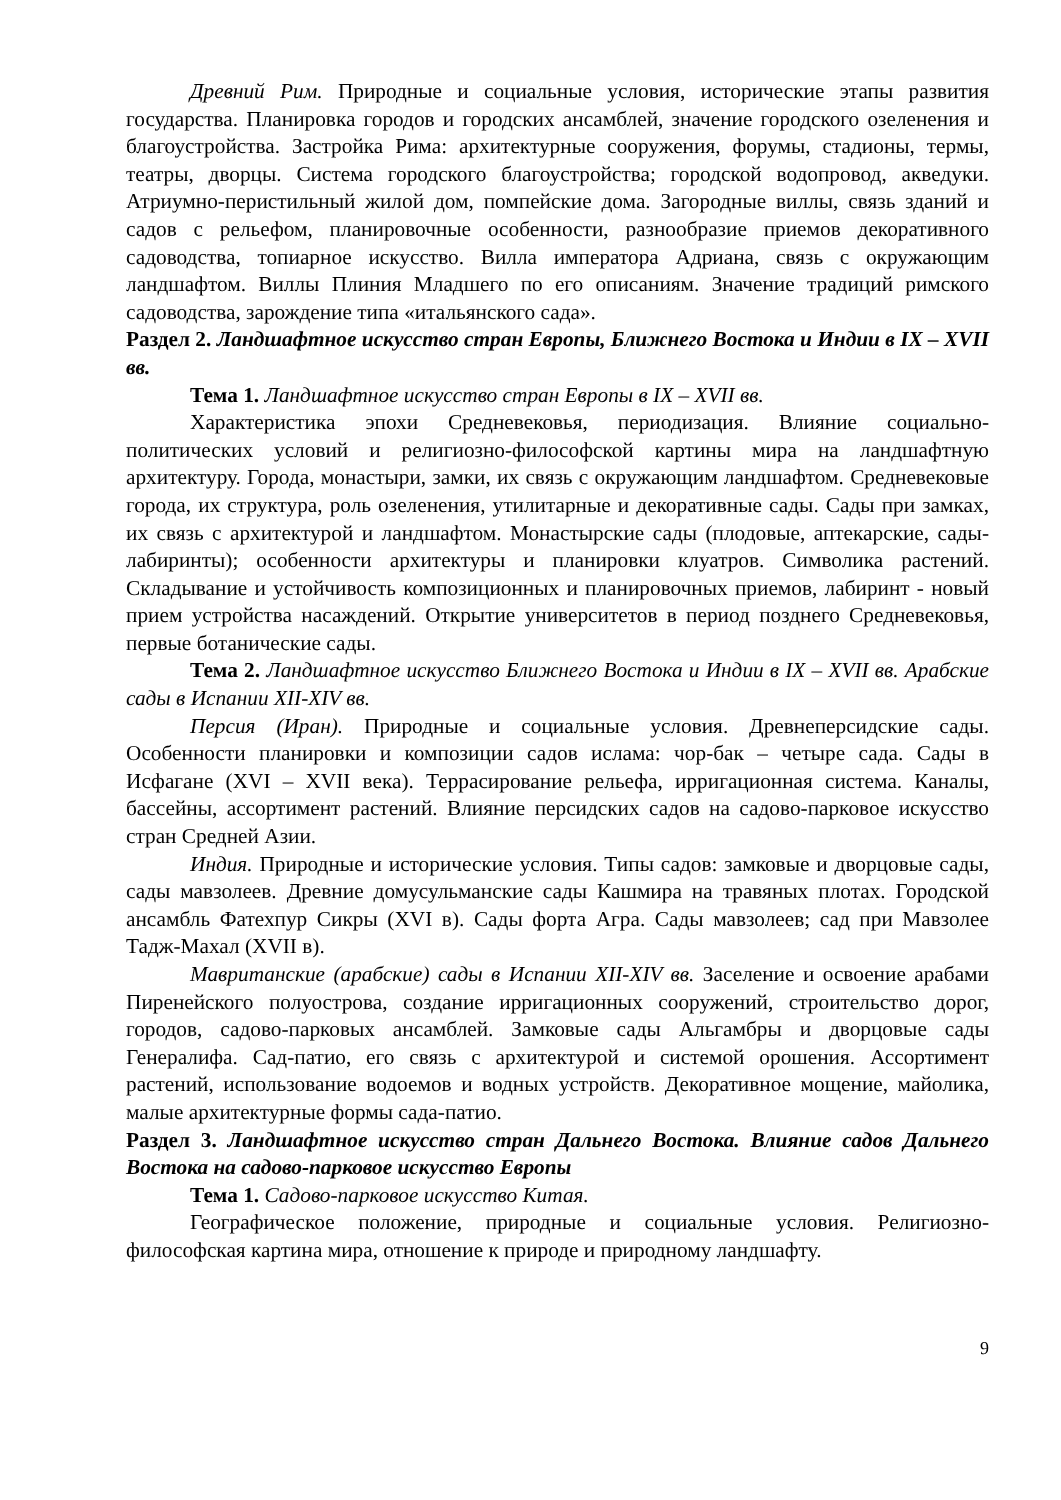Древний Рим. Природные и социальные условия, исторические этапы развития государства. Планировка городов и городских ансамблей, значение городского озеленения и благоустройства. Застройка Рима: архитектурные сооружения, форумы, стадионы, термы, театры, дворцы. Система городского благоустройства; городской водопровод, акведуки. Атриумно-перистильный жилой дом, помпейские дома. Загородные виллы, связь зданий и садов с рельефом, планировочные особенности, разнообразие приемов декоративного садоводства, топиарное искусство. Вилла императора Адриана, связь с окружающим ландшафтом. Виллы Плиния Младшего по его описаниям. Значение традиций римского садоводства, зарождение типа «итальянского сада».
Раздел 2. Ландшафтное искусство стран Европы, Ближнего Востока и Индии в IX – XVII вв.
Тема 1. Ландшафтное искусство стран Европы в IX – XVII вв.
Характеристика эпохи Средневековья, периодизация. Влияние социально-политических условий и религиозно-философской картины мира на ландшафтную архитектуру. Города, монастыри, замки, их связь с окружающим ландшафтом. Средневековые города, их структура, роль озеленения, утилитарные и декоративные сады. Сады при замках, их связь с архитектурой и ландшафтом. Монастырские сады (плодовые, аптекарские, сады-лабиринты); особенности архитектуры и планировки клуатров. Символика растений. Складывание и устойчивость композиционных и планировочных приемов, лабиринт - новый прием устройства насаждений. Открытие университетов в период позднего Средневековья, первые ботанические сады.
Тема 2. Ландшафтное искусство Ближнего Востока и Индии в IX – XVII вв. Арабские сады в Испании XII-XIV вв.
Персия (Иран). Природные и социальные условия. Древнеперсидские сады. Особенности планировки и композиции садов ислама: чор-бак – четыре сада. Сады в Исфагане (XVI – XVII века). Террасирование рельефа, ирригационная система. Каналы, бассейны, ассортимент растений. Влияние персидских садов на садово-парковое искусство стран Средней Азии.
Индия. Природные и исторические условия. Типы садов: замковые и дворцовые сады, сады мавзолеев. Древние домусульманские сады Кашмира на травяных плотах. Городской ансамбль Фатехпур Сикры (XVI в). Сады форта Агра. Сады мавзолеев; сад при Мавзолее Тадж-Махал (XVII в).
Мавританские (арабские) сады в Испании XII-XIV вв. Заселение и освоение арабами Пиренейского полуострова, создание ирригационных сооружений, строительство дорог, городов, садово-парковых ансамблей. Замковые сады Альгамбры и дворцовые сады Генералифа. Сад-патио, его связь с архитектурой и системой орошения. Ассортимент растений, использование водоемов и водных устройств. Декоративное мощение, майолика, малые архитектурные формы сада-патио.
Раздел 3. Ландшафтное искусство стран Дальнего Востока. Влияние садов Дальнего Востока на садово-парковое искусство Европы
Тема 1. Садово-парковое искусство Китая.
Географическое положение, природные и социальные условия. Религиозно-философская картина мира, отношение к природе и природному ландшафту.
9